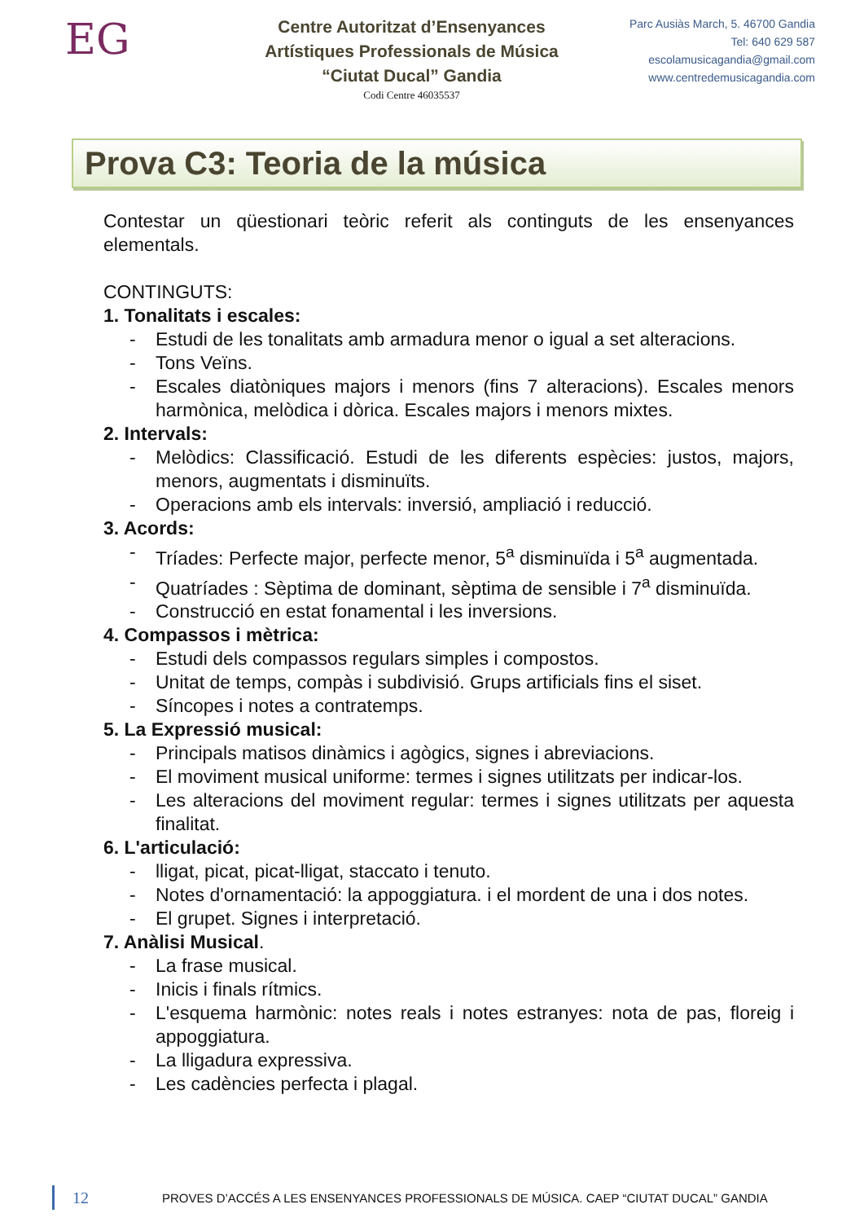EG
Centre Autoritzat d’Ensenyances
Artístiques Professionals de Música
“Ciutat Ducal” Gandia
Codi Centre 46035537
Parc Ausiàs March, 5. 46700 Gandia
Tel: 640 629 587
escolamusicagandia@gmail.com
www.centredemusicagandia.com
Prova C3: Teoria de la música
Contestar un qüestionari teòric referit als continguts de les ensenyances elementals.
CONTINGUTS:
1. Tonalitats i escales:
- Estudi de les tonalitats amb armadura menor o igual a set alteracions.
- Tons Veïns.
- Escales diatòniques majors i menors (fins 7 alteracions). Escales menors harmònica, melòdica i dòrica. Escales majors i menors mixtes.
2. Intervals:
- Melòdics: Classificació. Estudi de les diferents espècies: justos, majors, menors, augmentats i disminuïts.
- Operacions amb els intervals: inversió, ampliació i reducció.
3. Acords:
- Tríades: Perfecte major, perfecte menor, 5<sup>a</sup> disminuïda i 5<sup>a</sup> augmentada.
- Quatríades : Sèptima de dominant, sèptima de sensible i 7<sup>a</sup> disminuïda.
- Construcció en estat fonamental i les inversions.
4. Compassos i mètrica:
- Estudi dels compassos regulars simples i compostos.
- Unitat de temps, compàs i subdivisió. Grups artificials fins el siset.
- Síncopes i notes a contratemps.
5. La Expressió musical:
- Principals matisos dinàmics i agògics, signes i abreviacions.
- El moviment musical uniforme: termes i signes utilitzats per indicar-los.
- Les alteracions del moviment regular: termes i signes utilitzats per aquesta finalitat.
6. L'articulació:
- lligat, picat, picat-lligat, staccato i tenuto.
- Notes d'ornamentació: la appoggiatura. i el mordent de una i dos notes.
- El grupet. Signes i interpretació.
7. Anàlisi Musical.
- La frase musical.
- Inicis i finals rítmics.
- L'esquema harmònic: notes reals i notes estranyes: nota de pas, floreig i appoggiatura.
- La lligadura expressiva.
- Les cadències perfecta i plagal.
12 PROVES D’ACCÉS A LES ENSENYANCES PROFESSIONALS DE MÚSICA. CAEP “CIUTAT DUCAL” GANDIA